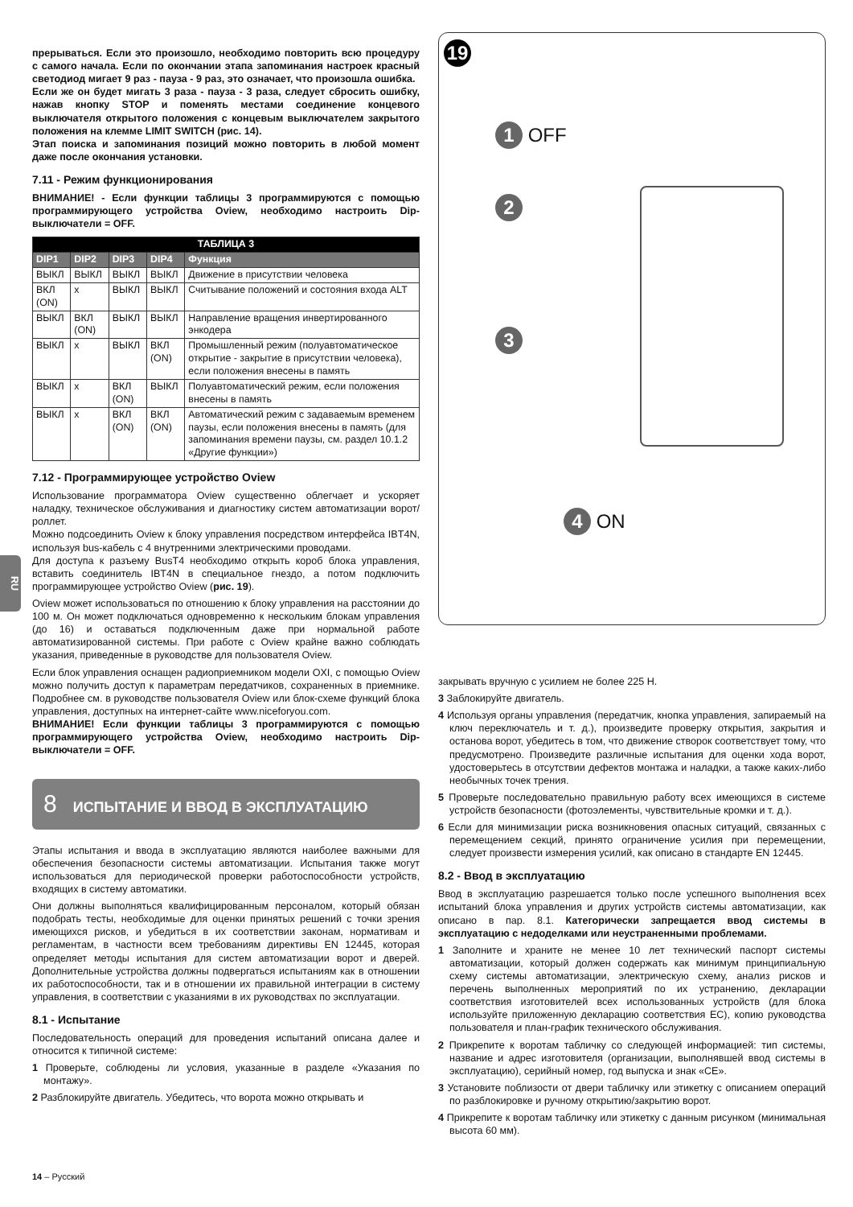RU
прерываться. Если это произошло, необходимо повторить всю процедуру с самого начала. Если по окончании этапа запоминания настроек красный светодиод мигает 9 раз - пауза - 9 раз, это означает, что произошла ошибка.
Если же он будет мигать 3 раза - пауза - 3 раза, следует сбросить ошибку, нажав кнопку STOP и поменять местами соединение концевого выключателя открытого положения с концевым выключателем закрытого положения на клемме LIMIT SWITCH (рис. 14).
Этап поиска и запоминания позиций можно повторить в любой момент даже после окончания установки.
7.11 - Режим функционирования
ВНИМАНИЕ! - Если функции таблицы 3 программируются с помощью программирующего устройства Oview, необходимо настроить Dip-выключатели = OFF.
| ТАБЛИЦА 3 | | | | |
| --- | --- | --- | --- | --- |
| DIP1 | DIP2 | DIP3 | DIP4 | Функция |
| ВЫКЛ | ВЫКЛ | ВЫКЛ | ВЫКЛ | Движение в присутствии человека |
| ВКЛ (ON) | x | ВЫКЛ | ВЫКЛ | Считывание положений и состояния входа ALT |
| ВЫКЛ | ВКЛ (ON) | ВЫКЛ | ВЫКЛ | Направление вращения инвертированного энкодера |
| ВЫКЛ | x | ВЫКЛ | ВКЛ (ON) | Промышленный режим (полуавтоматическое открытие - закрытие в присутствии человека), если положения внесены в память |
| ВЫКЛ | x | ВКЛ (ON) | ВЫКЛ | Полуавтоматический режим, если положения внесены в память |
| ВЫКЛ | x | ВКЛ (ON) | ВКЛ (ON) | Автоматический режим с задаваемым временем паузы, если положения внесены в память (для запоминания времени паузы, см. раздел 10.1.2 «Другие функции») |
7.12 - Программирующее устройство Oview
Использование программатора Oview существенно облегчает и ускоряет наладку, техническое обслуживания и диагностику систем автоматизации ворот/роллет.
Можно подсоединить Oview к блоку управления посредством интерфейса IBT4N, используя bus-кабель с 4 внутренними электрическими проводами.
Для доступа к разъему BusT4 необходимо открыть короб блока управления, вставить соединитель IBT4N в специальное гнездо, а потом подключить программирующее устройство Oview (рис. 19).
Oview может использоваться по отношению к блоку управления на расстоянии до 100 м. Он может подключаться одновременно к нескольким блокам управления (до 16) и оставаться подключенным даже при нормальной работе автоматизированной системы. При работе с Oview крайне важно соблюдать указания, приведенные в руководстве для пользователя Oview.
Если блок управления оснащен радиоприемником модели OXI, с помощью Oview можно получить доступ к параметрам передатчиков, сохраненных в приемнике. Подробнее см. в руководстве пользователя Oview или блок-схеме функций блока управления, доступных на интернет-сайте www.niceforyou.com.
ВНИМАНИЕ! Если функции таблицы 3 программируются с помощью программирующего устройства Oview, необходимо настроить Dip-выключатели = OFF.
8 ИСПЫТАНИЕ И ВВОД В ЭКСПЛУАТАЦИЮ
Этапы испытания и ввода в эксплуатацию являются наиболее важными для обеспечения безопасности системы автоматизации. Испытания также могут использоваться для периодической проверки работоспособности устройств, входящих в систему автоматики.
Они должны выполняться квалифицированным персоналом, который обязан подобрать тесты, необходимые для оценки принятых решений с точки зрения имеющихся рисков, и убедиться в их соответствии законам, нормативам и регламентам, в частности всем требованиям директивы EN 12445, которая определяет методы испытания для систем автоматизации ворот и дверей. Дополнительные устройства должны подвергаться испытаниям как в отношении их работоспособности, так и в отношении их правильной интеграции в систему управления, в соответствии с указаниями в их руководствах по эксплуатации.
8.1 - Испытание
Последовательность операций для проведения испытаний описана далее и относится к типичной системе:
1 Проверьте, соблюдены ли условия, указанные в разделе «Указания по монтажу».
2 Разблокируйте двигатель. Убедитесь, что ворота можно открывать и
19
1 OFF
2
3
4 ON
закрывать вручную с усилием не более 225 Н.
3 Заблокируйте двигатель.
4 Используя органы управления (передатчик, кнопка управления, запираемый на ключ переключатель и т. д.), произведите проверку открытия, закрытия и останова ворот, убедитесь в том, что движение створок соответствует тому, что предусмотрено. Произведите различные испытания для оценки хода ворот, удостоверьтесь в отсутствии дефектов монтажа и наладки, а также каких-либо необычных точек трения.
5 Проверьте последовательно правильную работу всех имеющихся в системе устройств безопасности (фотоэлементы, чувствительные кромки и т. д.).
6 Если для минимизации риска возникновения опасных ситуаций, связанных с перемещением секций, принято ограничение усилия при перемещении, следует произвести измерения усилий, как описано в стандарте EN 12445.
8.2 - Ввод в эксплуатацию
Ввод в эксплуатацию разрешается только после успешного выполнения всех испытаний блока управления и других устройств системы автоматизации, как описано в пар. 8.1. Категорически запрещается ввод системы в эксплуатацию с недоделками или неустраненными проблемами.
1 Заполните и храните не менее 10 лет технический паспорт системы автоматизации, который должен содержать как минимум принципиальную схему системы автоматизации, электрическую схему, анализ рисков и перечень выполненных мероприятий по их устранению, декларации соответствия изготовителей всех использованных устройств (для блока используйте приложенную декларацию соответствия ЕС), копию руководства пользователя и план-график технического обслуживания.
2 Прикрепите к воротам табличку со следующей информацией: тип системы, название и адрес изготовителя (организации, выполнявшей ввод системы в эксплуатацию), серийный номер, год выпуска и знак «CE».
3 Установите поблизости от двери табличку или этикетку с описанием операций по разблокировке и ручному открытию/закрытию ворот.
4 Прикрепите к воротам табличку или этикетку с данным рисунком (минимальная высота 60 мм).
14 – Русский